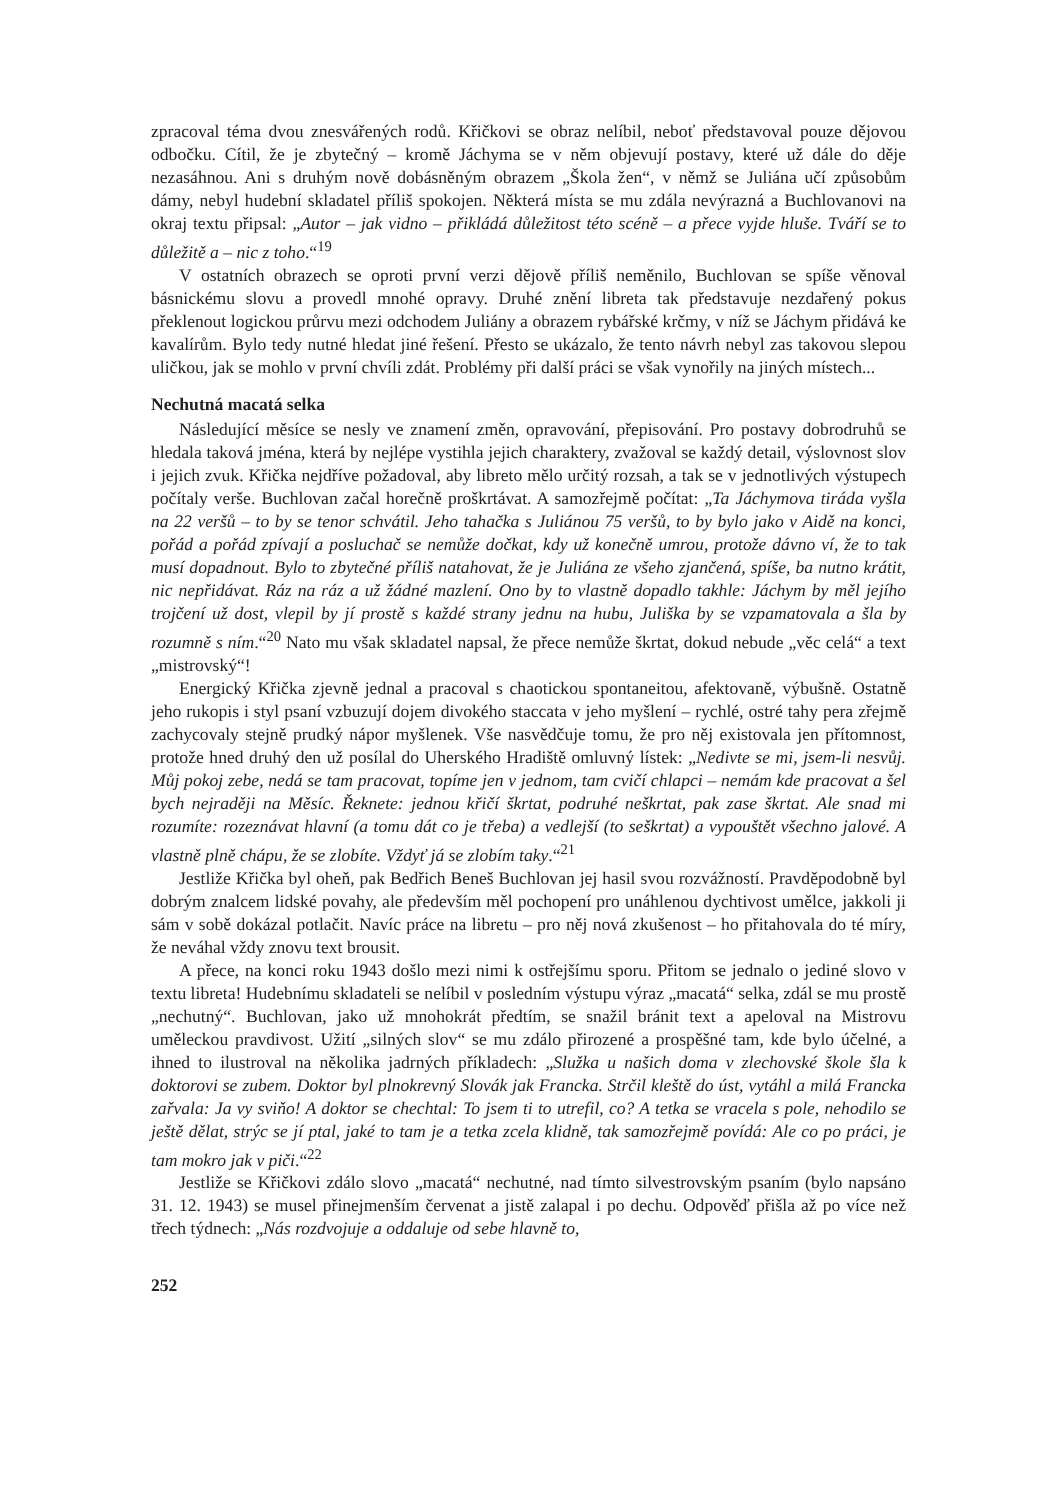zpracoval téma dvou znesvářených rodů. Křičkovi se obraz nelíbil, neboť představoval pouze dějovou odbočku. Cítil, že je zbytečný – kromě Jáchyma se v něm objevují postavy, které už dále do děje nezasáhnou. Ani s druhým nově dobásněným obrazem „Škola žen“, v němž se Juliána učí způsobům dámy, nebyl hudební skladatel příliš spokojen. Některá místa se mu zdála nevýrazná a Buchlovanovi na okraj textu připsal: „Autor – jak vidno – přikládá důležitost této scéně – a přece vyjde hluše. Tváří se to důležitě a – nic z toho.“<sup>19</sup>
V ostatních obrazech se oproti první verzi dějově příliš neměnilo, Buchlovan se spíše věnoval básnickému slovu a provedl mnohé opravy. Druhé znění libreta tak představuje nezdařený pokus překlenout logickou průrvu mezi odchodem Juliány a obrazem rybářské krčmy, v níž se Jáchym přidává ke kavalírům. Bylo tedy nutné hledat jiné řešení. Přesto se ukázalo, že tento návrh nebyl zas takovou slepou uličkou, jak se mohlo v první chvíli zdát. Problémy při další práci se však vynořily na jiných místech...
Nechutná macatá selka
Následující měsíce se nesly ve znamení změn, opravování, přepisování. Pro postavy dobrodruhů se hledala taková jména, která by nejlépe vystihla jejich charaktery, zvažoval se každý detail, výslovnost slov i jejich zvuk. Křička nejdříve požadoval, aby libreto mělo určitý rozsah, a tak se v jednotlivých výstupech počítaly verše. Buchlovan začal horečně proškrtávat. A samozřejmě počítat: „Ta Jáchymova tiráda vyšla na 22 veršů – to by se tenor schvátil. Jeho tahačka s Juliánou 75 veršů, to by bylo jako v Aidě na konci, pořád a pořád zpívají a posluchač se nemůže dočkat, kdy už konečně umrou, protože dávno ví, že to tak musí dopadnout. Bylo to zbytečné příliš natahovat, že je Juliána ze všeho zjančená, spíše, ba nutno krátit, nic nepřidávat. Ráz na ráz a už žádné mazlení. Ono by to vlastně dopadlo takhle: Jáchym by měl jejího trojčení už dost, vlepil by jí prostě s každé strany jednu na hubu, Juliška by se vzpamatovala a šla by rozumně s ním.“<sup>20</sup> Nato mu však skladatel napsal, že přece nemůže škrtat, dokud nebude „věc celá“ a text „mistrovský“!
Energický Křička zjevně jednal a pracoval s chaotickou spontaneitou, afektovaně, výbušně. Ostatně jeho rukopis i styl psaní vzbuzují dojem divokého staccata v jeho myšlení – rychlé, ostré tahy pera zřejmě zachycovaly stejně prudký nápor myšlenek. Vše nasvědčuje tomu, že pro něj existovala jen přítomnost, protože hned druhý den už posílal do Uherského Hradiště omluvný lístek: „Nedivte se mi, jsem-li nesvůj. Můj pokoj zebe, nedá se tam pracovat, topíme jen v jednom, tam cvičí chlapci – nemám kde pracovat a šel bych nejraději na Měsíc. Řeknete: jednou křičí škrtat, podruhé neškrtat, pak zase škrtat. Ale snad mi rozumíte: rozeznávat hlavní (a tomu dát co je třeba) a vedlejší (to seškrtat) a vypouštět všechno jalové. A vlastně plně chápu, že se zlobíte. Vždyť já se zlobím taky.“<sup>21</sup>
Jestliže Křička byl oheň, pak Bedřich Beneš Buchlovan jej hasil svou rozvážností. Pravděpodobně byl dobrým znalcem lidské povahy, ale především měl pochopení pro unáhlenou dychtivost umělce, jakkoli ji sám v sobě dokázal potlačit. Navíc práce na libretu – pro něj nová zkušenost – ho přitahovala do té míry, že neváhal vždy znovu text brousit.
A přece, na konci roku 1943 došlo mezi nimi k ostřejšímu sporu. Přitom se jednalo o jediné slovo v textu libreta! Hudebnímu skladateli se nelíbil v posledním výstupu výraz „macatá“ selka, zdál se mu prostě „nechutný“. Buchlovan, jako už mnohokrát předtím, se snažil bránit text a apeloval na Mistrovu uměleckou pravdivost. Užití „silných slov“ se mu zdálo přirozené a prospěšné tam, kde bylo účelné, a ihned to ilustroval na několika jadrných příkladech: „Služka u našich doma v zlechovské škole šla k doktorovi se zubem. Doktor byl plnokrevný Slovák jak Francka. Strčil kleště do úst, vytáhl a milá Francka zařvala: Ja vy sviňo! A doktor se chechtal: To jsem ti to utrefil, co? A tetka se vracela s pole, nehodilo se ještě dělat, strýc se jí ptal, jaké to tam je a tetka zcela klidně, tak samozřejmě povídá: Ale co po práci, je tam mokro jak v piči.“<sup>22</sup>
Jestliže se Křičkovi zdálo slovo „macatá“ nechutné, nad tímto silvestrovským psaním (bylo napsáno 31. 12. 1943) se musel přinejmenším červenat a jistě zalapal i po dechu. Odpověď přišla až po více než třech týdnech: „Nás rozdvojuje a oddaluje od sebe hlavně to,
252